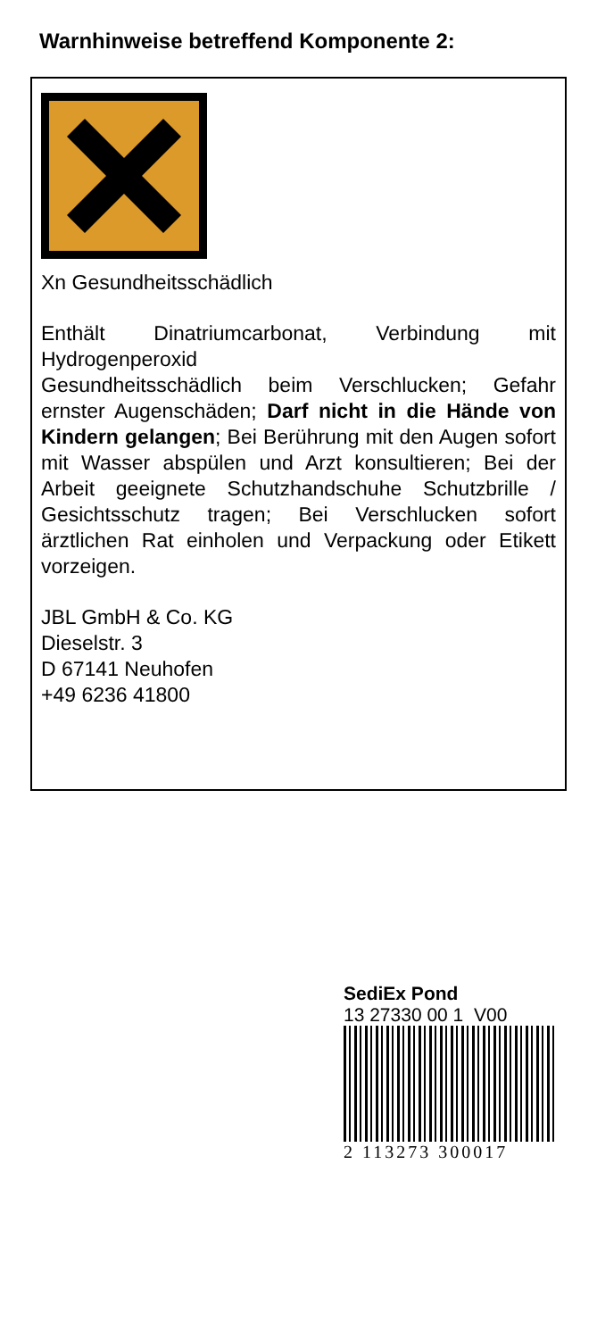Warnhinweise betreffend Komponente 2:
Xn Gesundheitsschädlich
Enthält Dinatriumcarbonat, Verbindung mit Hydrogenperoxid
Gesundheitsschädlich beim Verschlucken; Gefahr ernster Augenschäden; Darf nicht in die Hände von Kindern gelangen; Bei Berührung mit den Augen sofort mit Wasser abspülen und Arzt konsultieren; Bei der Arbeit geeignete Schutzhandschuhe Schutzbrille / Gesichtsschutz tragen; Bei Verschlucken sofort ärztlichen Rat einholen und Verpackung oder Etikett vorzeigen.
JBL GmbH & Co. KG
Dieselstr. 3
D 67141 Neuhofen
+49 6236 41800
SediEx Pond
13 27330 00 1 V00
2 113273 300017